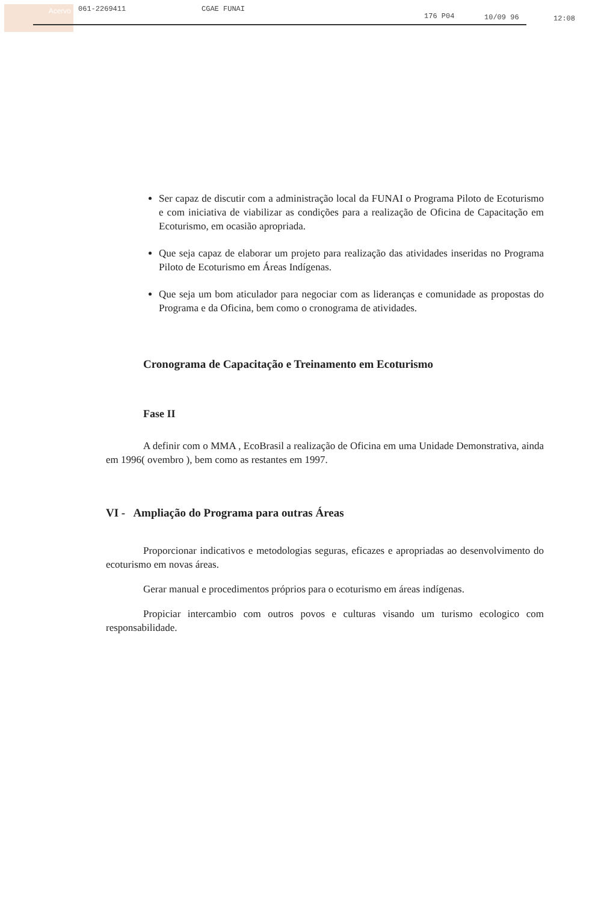Acervo
061-2269411 CGAE FUNAI 176 P04 10/09 96 12:08
Ser capaz de discutir com a administração local da FUNAI o Programa Piloto de Ecoturismo e com iniciativa de viabilizar as condições para a realização de Oficina de Capacitação em Ecoturismo, em ocasião apropriada.
Que seja capaz de elaborar um projeto para realização das atividades inseridas no Programa Piloto de Ecoturismo em Áreas Indígenas.
Que seja um bom aticulador para negociar com as lideranças e comunidade as propostas do Programa e da Oficina, bem como o cronograma de atividades.
Cronograma de Capacitação e Treinamento em Ecoturismo
Fase II
A definir com o MMA , EcoBrasil a realização de Oficina em uma Unidade Demonstrativa, ainda em 1996( ovembro ), bem como as restantes em 1997.
VI - Ampliação do Programa para outras Áreas
Proporcionar indicativos e metodologias seguras, eficazes e apropriadas ao desenvolvimento do ecoturismo em novas áreas.
Gerar manual e procedimentos próprios para o ecoturismo em áreas indígenas.
Propiciar intercambio com outros povos e culturas visando um turismo ecologico com responsabilidade.